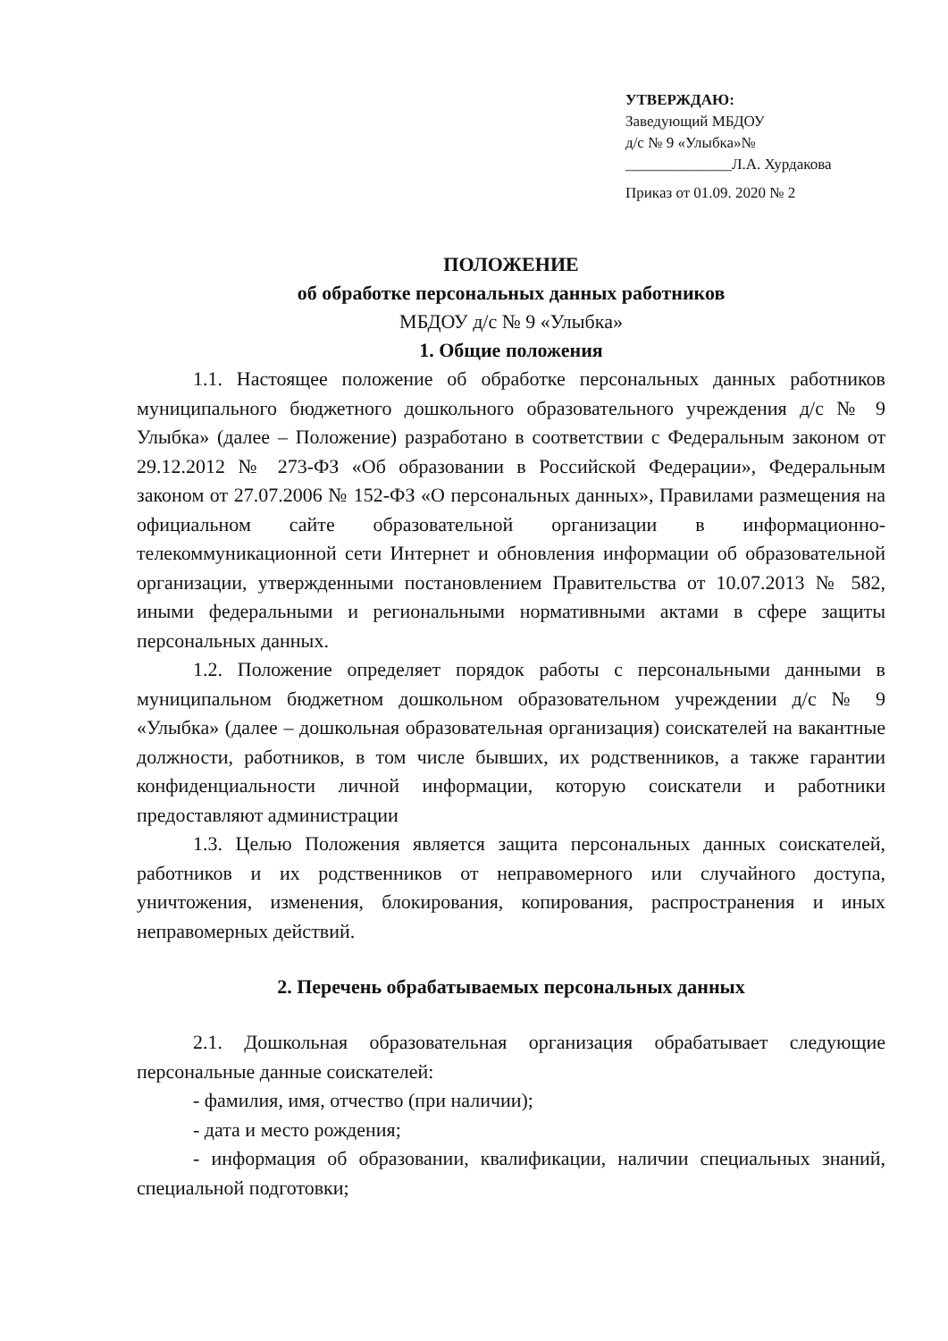УТВЕРЖДАЮ:
Заведующий МБДОУ
д/с № 9 «Улыбка»№
______________Л.А. Хурдакова
Приказ от 01.09. 2020 № 2
ПОЛОЖЕНИЕ
об обработке персональных данных работников
МБДОУ д/с № 9 «Улыбка»
1. Общие положения
1.1. Настоящее положение об обработке персональных данных работников муниципального бюджетного дошкольного образовательного учреждения д/с № 9 Улыбка» (далее – Положение) разработано в соответствии с Федеральным законом от 29.12.2012 № 273-ФЗ «Об образовании в Российской Федерации», Федеральным законом от 27.07.2006 № 152-ФЗ «О персональных данных», Правилами размещения на официальном сайте образовательной организации в информационно-телекоммуникационной сети Интернет и обновления информации об образовательной организации, утвержденными постановлением Правительства от 10.07.2013 № 582, иными федеральными и региональными нормативными актами в сфере защиты персональных данных.
1.2. Положение определяет порядок работы с персональными данными в муниципальном бюджетном дошкольном образовательном учреждении д/с № 9 «Улыбка» (далее – дошкольная образовательная организация) соискателей на вакантные должности, работников, в том числе бывших, их родственников, а также гарантии конфиденциальности личной информации, которую соискатели и работники предоставляют администрации
1.3. Целью Положения является защита персональных данных соискателей, работников и их родственников от неправомерного или случайного доступа, уничтожения, изменения, блокирования, копирования, распространения и иных неправомерных действий.
2. Перечень обрабатываемых персональных данных
2.1. Дошкольная образовательная организация обрабатывает следующие персональные данные соискателей:
- фамилия, имя, отчество (при наличии);
- дата и место рождения;
- информация об образовании, квалификации, наличии специальных знаний, специальной подготовки;